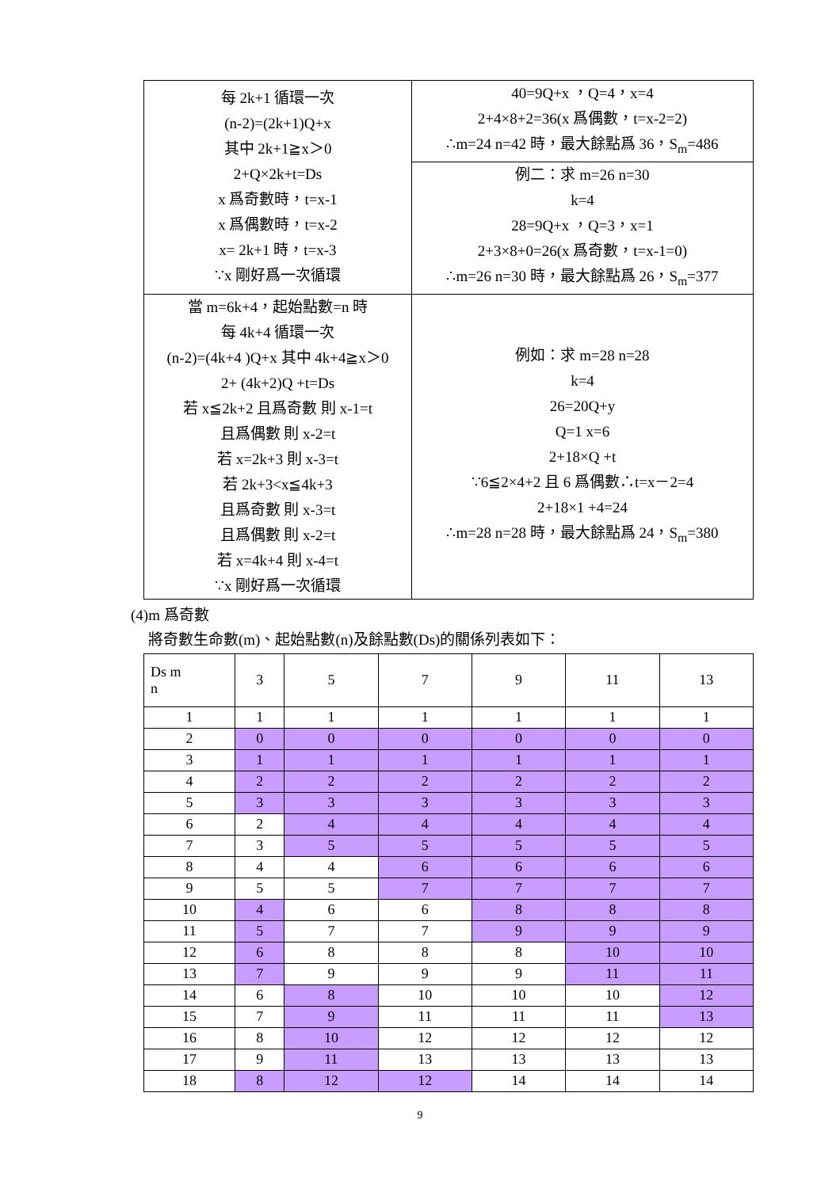| 每 2k+1 循環一次 (n-2)=(2k+1)Q+x 其中 2k+1≧x＞0 2+Q×2k+t=Ds x 爲奇數時，t=x-1 x 爲偶數時，t=x-2 x= 2k+1 時，t=x-3 ∵x 剛好爲一次循環 | 40=9Q+x ，Q=4，x=4 2+4×8+2=36(x 爲偶數，t=x-2=2) ∴m=24 n=42 時，最大餘點爲 36，S<sub>m</sub>=486 |
| | 例二：求 m=26 n=30 k=4 28=9Q+x ，Q=3，x=1 2+3×8+0=26(x 爲奇數，t=x-1=0) ∴m=26 n=30 時，最大餘點爲 26，S<sub>m</sub>=377 |
| 當 m=6k+4，起始點數=n 時 每 4k+4 循環一次 (n-2)=(4k+4 )Q+x 其中 4k+4≧x＞0 2+ (4k+2)Q +t=Ds 若 x≦2k+2 且爲奇數 則 x-1=t 且爲偶數 則 x-2=t 若 x=2k+3 則 x-3=t 若 2k+3<x≦4k+3 且爲奇數 則 x-3=t 且爲偶數 則 x-2=t 若 x=4k+4 則 x-4=t ∵x 剛好爲一次循環 | 例如：求 m=28 n=28 k=4 26=20Q+y Q=1 x=6 2+18×Q +t ∵6≦2×4+2 且 6 爲偶數∴t=x－2=4 2+18×1 +4=24 ∴m=28 n=28 時，最大餘點爲 24，S<sub>m</sub>=380 |
(4)m 爲奇數
將奇數生命數(m)、起始點數(n)及餘點數(Ds)的關係列表如下：
| Ds m n | 3 | 5 | 7 | 9 | 11 | 13 |
| --- | --- | --- | --- | --- | --- | --- |
| 1 | 1 | 1 | 1 | 1 | 1 | 1 |
| 2 | 0 | 0 | 0 | 0 | 0 | 0 |
| 3 | 1 | 1 | 1 | 1 | 1 | 1 |
| 4 | 2 | 2 | 2 | 2 | 2 | 2 |
| 5 | 3 | 3 | 3 | 3 | 3 | 3 |
| 6 | 2 | 4 | 4 | 4 | 4 | 4 |
| 7 | 3 | 5 | 5 | 5 | 5 | 5 |
| 8 | 4 | 4 | 6 | 6 | 6 | 6 |
| 9 | 5 | 5 | 7 | 7 | 7 | 7 |
| 10 | 4 | 6 | 6 | 8 | 8 | 8 |
| 11 | 5 | 7 | 7 | 9 | 9 | 9 |
| 12 | 6 | 8 | 8 | 8 | 10 | 10 |
| 13 | 7 | 9 | 9 | 9 | 11 | 11 |
| 14 | 6 | 8 | 10 | 10 | 10 | 12 |
| 15 | 7 | 9 | 11 | 11 | 11 | 13 |
| 16 | 8 | 10 | 12 | 12 | 12 | 12 |
| 17 | 9 | 11 | 13 | 13 | 13 | 13 |
| 18 | 8 | 12 | 12 | 14 | 14 | 14 |
9